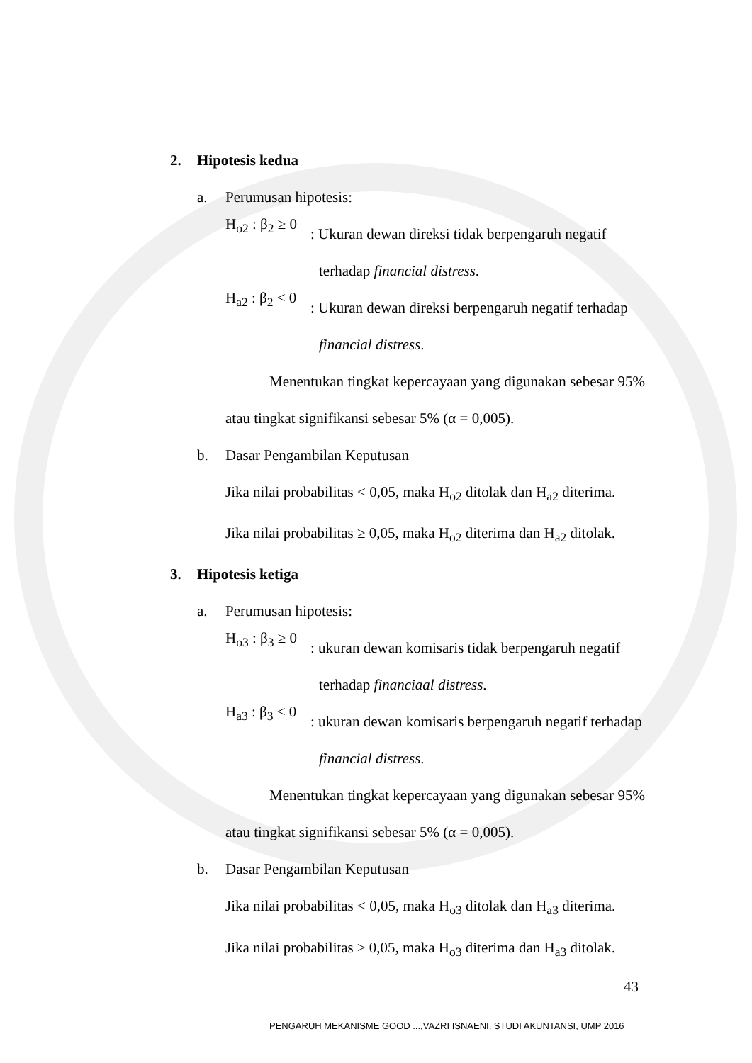2. Hipotesis kedua
a. Perumusan hipotesis:
H<sub>o2</sub> : β<sub>2</sub> ≥ 0
: Ukuran dewan direksi tidak berpengaruh negatif
terhadap financial distress.
H<sub>a2</sub> : β<sub>2</sub> < 0
: Ukuran dewan direksi berpengaruh negatif terhadap
financial distress.
Menentukan tingkat kepercayaan yang digunakan sebesar 95% atau tingkat signifikansi sebesar 5% (α = 0,005).
b. Dasar Pengambilan Keputusan
Jika nilai probabilitas < 0,05, maka H<sub>o2</sub> ditolak dan H<sub>a2</sub> diterima.
Jika nilai probabilitas ≥ 0,05, maka H<sub>o2</sub> diterima dan H<sub>a2</sub> ditolak.
3. Hipotesis ketiga
a. Perumusan hipotesis:
H<sub>o3</sub> : β<sub>3</sub> ≥ 0
: ukuran dewan komisaris tidak berpengaruh negatif
terhadap financiaal distress.
H<sub>a3</sub> : β<sub>3</sub> < 0
: ukuran dewan komisaris berpengaruh negatif terhadap
financial distress.
Menentukan tingkat kepercayaan yang digunakan sebesar 95% atau tingkat signifikansi sebesar 5% (α = 0,005).
b. Dasar Pengambilan Keputusan
Jika nilai probabilitas < 0,05, maka H<sub>o3</sub> ditolak dan H<sub>a3</sub> diterima.
Jika nilai probabilitas ≥ 0,05, maka H<sub>o3</sub> diterima dan H<sub>a3</sub> ditolak.
43
PENGARUH MEKANISME GOOD ...,VAZRI ISNAENI, STUDI AKUNTANSI, UMP 2016